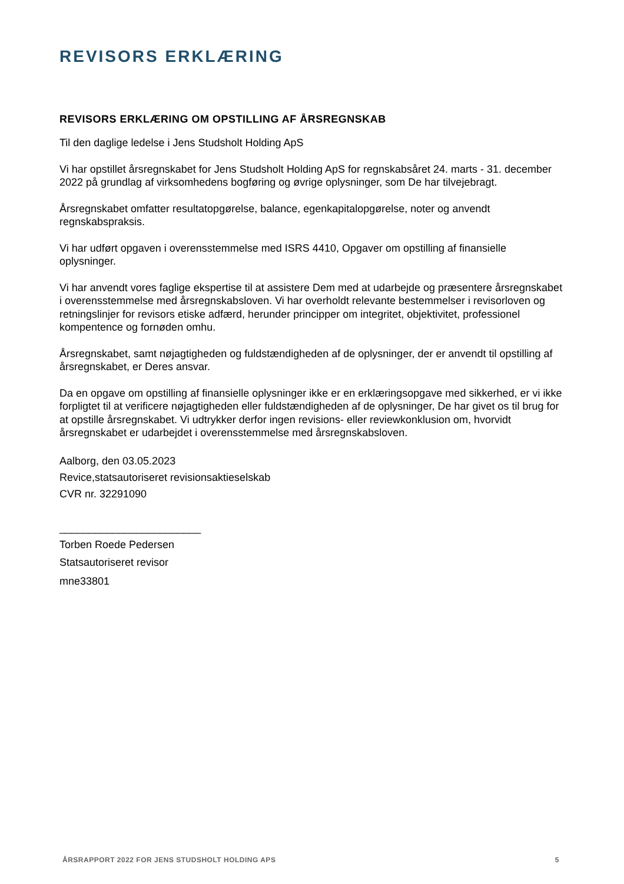REVISORS ERKLÆRING
REVISORS ERKLÆRING OM OPSTILLING AF ÅRSREGNSKAB
Til den daglige ledelse i Jens Studsholt Holding ApS
Vi har opstillet årsregnskabet for Jens Studsholt Holding ApS for regnskabsåret 24. marts - 31. december 2022 på grundlag af virksomhedens bogføring og øvrige oplysninger, som De har tilvejebragt.
Årsregnskabet omfatter resultatopgørelse, balance, egenkapitalopgørelse, noter og anvendt regnskabspraksis.
Vi har udført opgaven i overensstemmelse med ISRS 4410, Opgaver om opstilling af finansielle oplysninger.
Vi har anvendt vores faglige ekspertise til at assistere Dem med at udarbejde og præsentere årsregnskabet i overensstemmelse med årsregnskabsloven. Vi har overholdt relevante bestemmelser i revisorloven og retningslinjer for revisors etiske adfærd, herunder principper om integritet, objektivitet, professionel kompentence og fornøden omhu.
Årsregnskabet, samt nøjagtigheden og fuldstændigheden af de oplysninger, der er anvendt til opstilling af årsregnskabet, er Deres ansvar.
Da en opgave om opstilling af finansielle oplysninger ikke er en erklæringsopgave med sikkerhed, er vi ikke forpligtet til at verificere nøjagtigheden eller fuldstændigheden af de oplysninger, De har givet os til brug for at opstille årsregnskabet. Vi udtrykker derfor ingen revisions- eller reviewkonklusion om, hvorvidt årsregnskabet er udarbejdet i overensstemmelse med årsregnskabsloven.
Aalborg, den 03.05.2023
Revice,statsautoriseret revisionsaktieselskab
CVR nr. 32291090
________________________
Torben Roede Pedersen
Statsautoriseret revisor
mne33801
ÅRSRAPPORT 2022 FOR JENS STUDSHOLT HOLDING APS 5